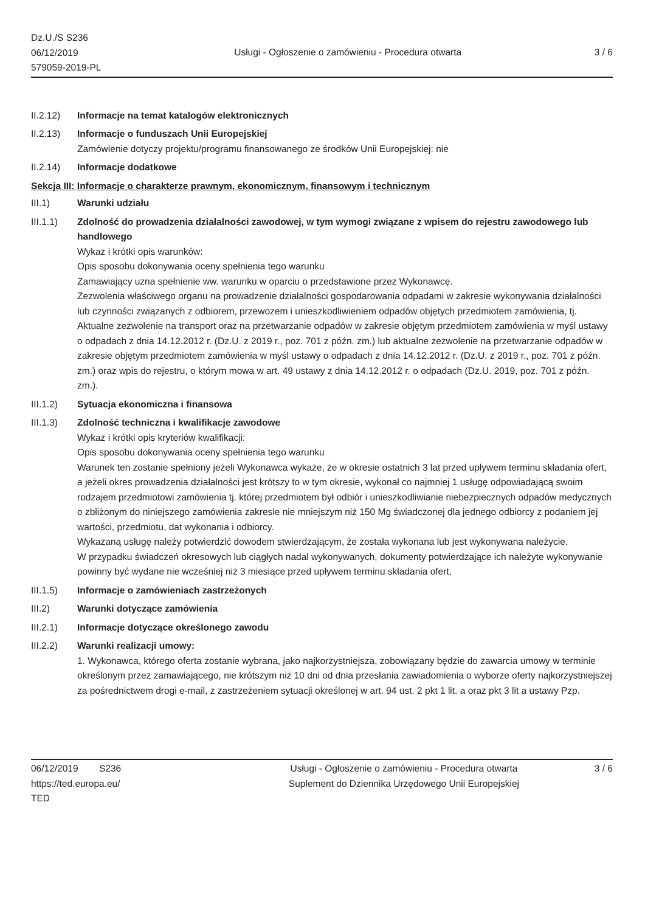Dz.U./S S236
06/12/2019
579059-2019-PL
Usługi - Ogłoszenie o zamówieniu - Procedura otwarta
3 / 6
II.2.12) Informacje na temat katalogów elektronicznych
II.2.13) Informacje o funduszach Unii Europejskiej
Zamówienie dotyczy projektu/programu finansowanego ze środków Unii Europejskiej: nie
II.2.14) Informacje dodatkowe
Sekcja III: Informacje o charakterze prawnym, ekonomicznym, finansowym i technicznym
III.1) Warunki udziału
III.1.1) Zdolność do prowadzenia działalności zawodowej, w tym wymogi związane z wpisem do rejestru zawodowego lub handlowego
Wykaz i krótki opis warunków:
Opis sposobu dokonywania oceny spełnienia tego warunku
Zamawiający uzna spełnienie ww. warunku w oparciu o przedstawione przez Wykonawcę.
Zezwolenia właściwego organu na prowadzenie działalności gospodarowania odpadami w zakresie wykonywania działalności lub czynności związanych z odbiorem, przewozem i unieszkodliwieniem odpadów objętych przedmiotem zamówienia, tj. Aktualne zezwolenie na transport oraz na przetwarzanie odpadów w zakresie objętym przedmiotem zamówienia w myśl ustawy o odpadach z dnia 14.12.2012 r. (Dz.U. z 2019 r., poz. 701 z późn. zm.) lub aktualne zezwolenie na przetwarzanie odpadów w zakresie objętym przedmiotem zamówienia w myśl ustawy o odpadach z dnia 14.12.2012 r. (Dz.U. z 2019 r., poz. 701 z późn. zm.) oraz wpis do rejestru, o którym mowa w art. 49 ustawy z dnia 14.12.2012 r. o odpadach (Dz.U. 2019, poz. 701 z późn. zm.).
III.1.2) Sytuacja ekonomiczna i finansowa
III.1.3) Zdolność techniczna i kwalifikacje zawodowe
Wykaz i krótki opis kryteriów kwalifikacji:
Opis sposobu dokonywania oceny spełnienia tego warunku
Warunek ten zostanie spełniony jeżeli Wykonawca wykaże, że w okresie ostatnich 3 lat przed upływem terminu składania ofert, a jeżeli okres prowadzenia działalności jest krótszy to w tym okresie, wykonał co najmniej 1 usługę odpowiadającą swoim rodzajem przedmiotowi zamówienia tj. której przedmiotem był odbiór i unieszkodliwianie niebezpiecznych odpadów medycznych o zbliżonym do niniejszego zamówienia zakresie nie mniejszym niż 150 Mg świadczonej dla jednego odbiorcy z podaniem jej wartości, przedmiotu, dat wykonania i odbiorcy.
Wykazaną usługę należy potwierdzić dowodem stwierdzającym, że została wykonana lub jest wykonywana należycie.
W przypadku świadczeń okresowych lub ciągłych nadal wykonywanych, dokumenty potwierdzające ich należyte wykonywanie powinny być wydane nie wcześniej niż 3 miesiące przed upływem terminu składania ofert.
III.1.5) Informacje o zamówieniach zastrzeżonych
III.2) Warunki dotyczące zamówienia
III.2.1) Informacje dotyczące określonego zawodu
III.2.2) Warunki realizacji umowy:
1. Wykonawca, którego oferta zostanie wybrana, jako najkorzystniejsza, zobowiązany będzie do zawarcia umowy w terminie określonym przez zamawiającego, nie krótszym niż 10 dni od dnia przesłania zawiadomienia o wyborze oferty najkorzystniejszej za pośrednictwem drogi e-mail, z zastrzeżeniem sytuacji określonej w art. 94 ust. 2 pkt 1 lit. a oraz pkt 3 lit a ustawy Pzp.
06/12/2019 S236
https://ted.europa.eu/
TED
Usługi - Ogłoszenie o zamówieniu - Procedura otwarta
Suplement do Dziennika Urzędowego Unii Europejskiej
3 / 6